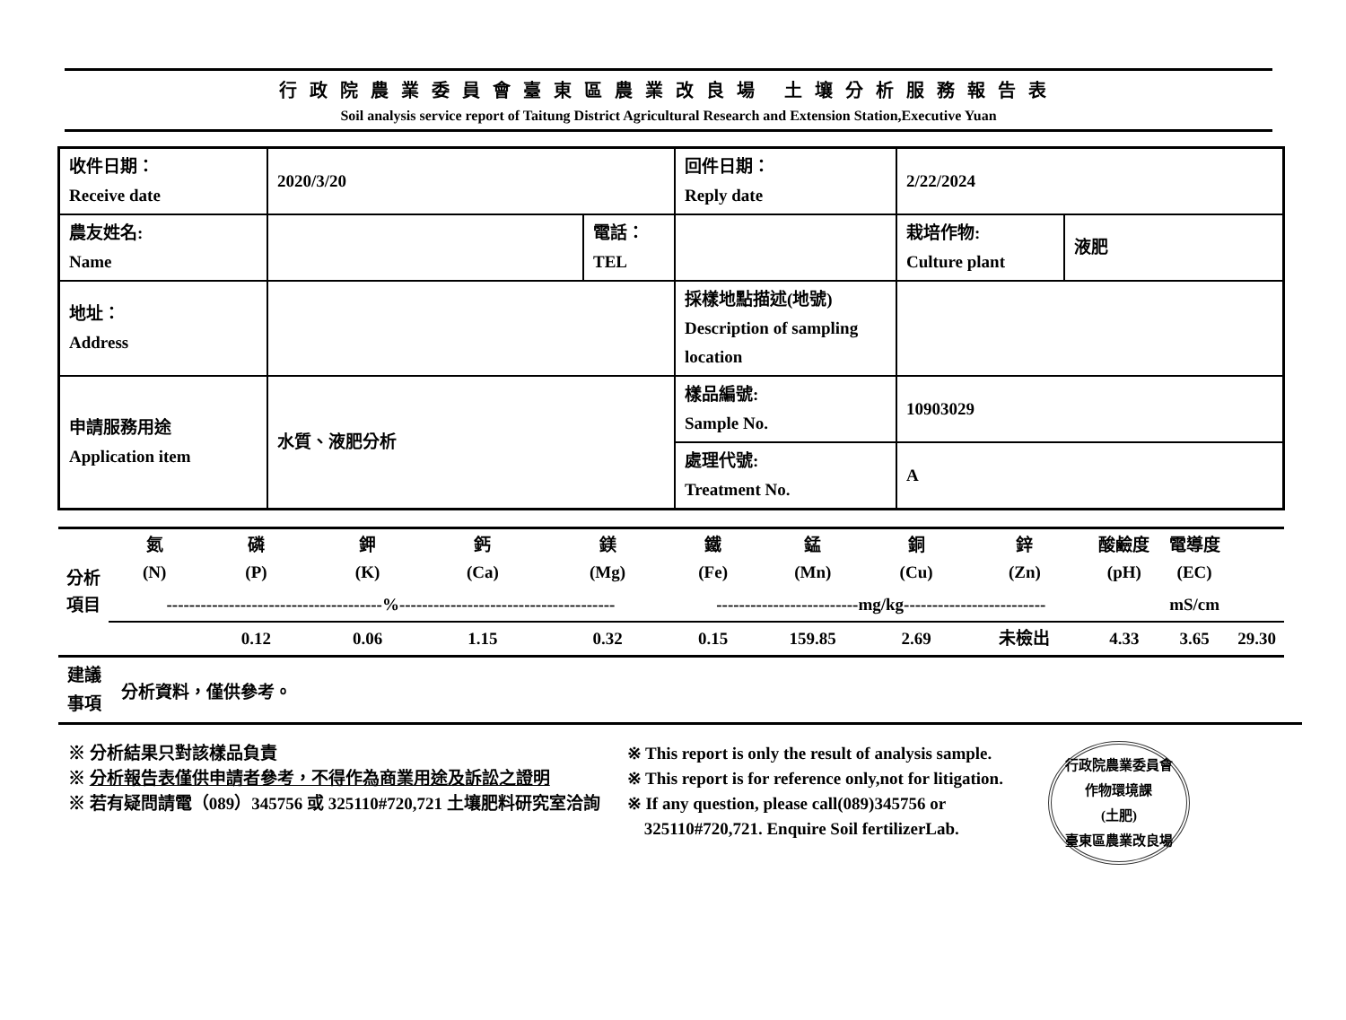行政院農業委員會臺東區農業改良場 土壤分析服務報告表
Soil analysis service report of Taitung District Agricultural Research and Extension Station,Executive Yuan
| 收件日期： Receive date | 2020/3/20 | | 回件日期： Reply date | 2/22/2024 | |
| 農友姓名: Name | | 電話： TEL | | 栽培作物: Culture plant | 液肥 |
| 地址： Address | | | 採樣地點描述(地號) Description of sampling location | | |
| 申請服務用途 Application item | 水質、液肥分析 | | 樣品編號: Sample No. | 10903029 | |
| | | | 處理代號: Treatment No. | A | |
| 分析 項目 | 氮 (N) | 磷 (P) | 鉀 (K) | 鈣 (Ca) | 鎂 (Mg) | 鐵 (Fe) | 錳 (Mn) | 銅 (Cu) | 鋅 (Zn) | 酸鹼度 (pH) | 電導度 (EC) | |
| | --------------------------------------%-------------------------------------- | | | | | -------------------------mg/kg------------------------- | | | | | mS/cm | |
| | | 0.12 | 0.06 | 1.15 | 0.32 | 0.15 | 159.85 | 2.69 | 未檢出 | 4.33 | 3.65 | 29.30 |
建議
事項
分析資料，僅供參考。
※ 分析結果只對該樣品負責
※ 分析報告表僅供申請者參考，不得作為商業用途及訴訟之證明
※ 若有疑問請電（089）345756 或 325110#720,721 土壤肥料研究室洽詢
※ This report is only the result of analysis sample.
※ This report is for reference only,not for litigation.
※ If any question, please call(089)345756 or
325110#720,721. Enquire Soil fertilizerLab.
行政院農業委員會
作物環境課
(土肥)
臺東區農業改良場